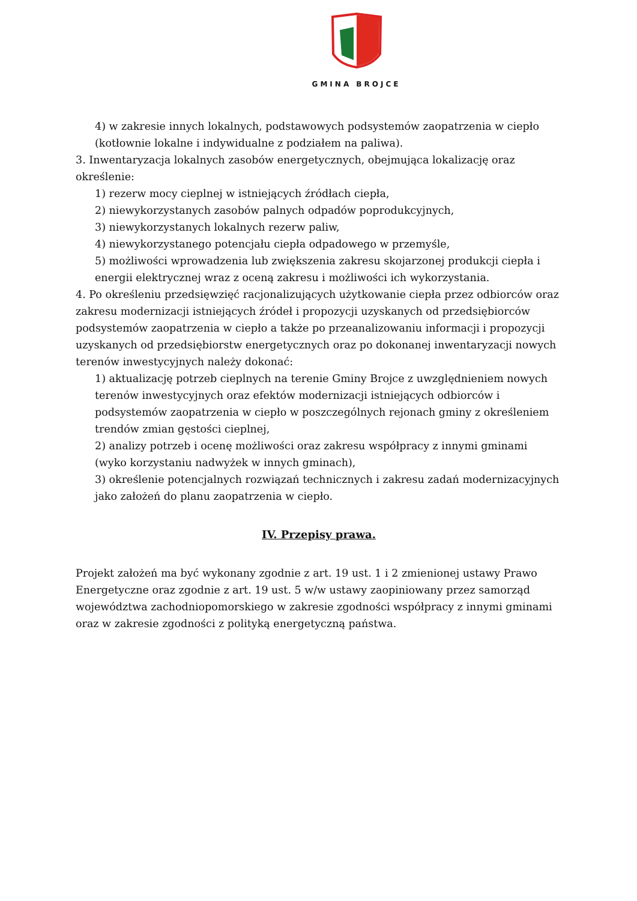GMINA BROJCE
4) w zakresie innych lokalnych, podstawowych podsystemów zaopatrzenia w ciepło (kotłownie lokalne i indywidualne z podziałem na paliwa).
3. Inwentaryzacja lokalnych zasobów energetycznych, obejmująca lokalizację oraz określenie:
1) rezerw mocy cieplnej w istniejących źródłach ciepła,
2) niewykorzystanych zasobów palnych odpadów poprodukcyjnych,
3) niewykorzystanych lokalnych rezerw paliw,
4) niewykorzystanego potencjału ciepła odpadowego w przemyśle,
5) możliwości wprowadzenia lub zwiększenia zakresu skojarzonej produkcji ciepła i energii elektrycznej wraz z oceną zakresu i możliwości ich wykorzystania.
4. Po określeniu przedsięwzięć racjonalizujących użytkowanie ciepła przez odbiorców oraz zakresu modernizacji istniejących źródeł i propozycji uzyskanych od przedsiębiorców podsystemów zaopatrzenia w ciepło a także po przeanalizowaniu informacji i propozycji uzyskanych od przedsiębiorstw energetycznych oraz po dokonanej inwentaryzacji nowych terenów inwestycyjnych należy dokonać:
1) aktualizację potrzeb cieplnych na terenie Gminy Brojce z uwzględnieniem nowych terenów inwestycyjnych oraz efektów modernizacji istniejących odbiorców i podsystemów zaopatrzenia w ciepło w poszczególnych rejonach gminy z określeniem trendów zmian gęstości cieplnej,
2) analizy potrzeb i ocenę możliwości oraz zakresu współpracy z innymi gminami (wyko korzystaniu nadwyżek w innych gminach),
3) określenie potencjalnych rozwiązań technicznych i zakresu zadań modernizacyjnych jako założeń do planu zaopatrzenia w ciepło.
IV. Przepisy prawa.
Projekt założeń ma być wykonany zgodnie z art. 19 ust. 1 i 2 zmienionej ustawy Prawo Energetyczne oraz zgodnie z art. 19 ust. 5 w/w ustawy zaopiniowany przez samorząd województwa zachodniopomorskiego w zakresie zgodności współpracy z innymi gminami oraz w zakresie zgodności z polityką energetyczną państwa.